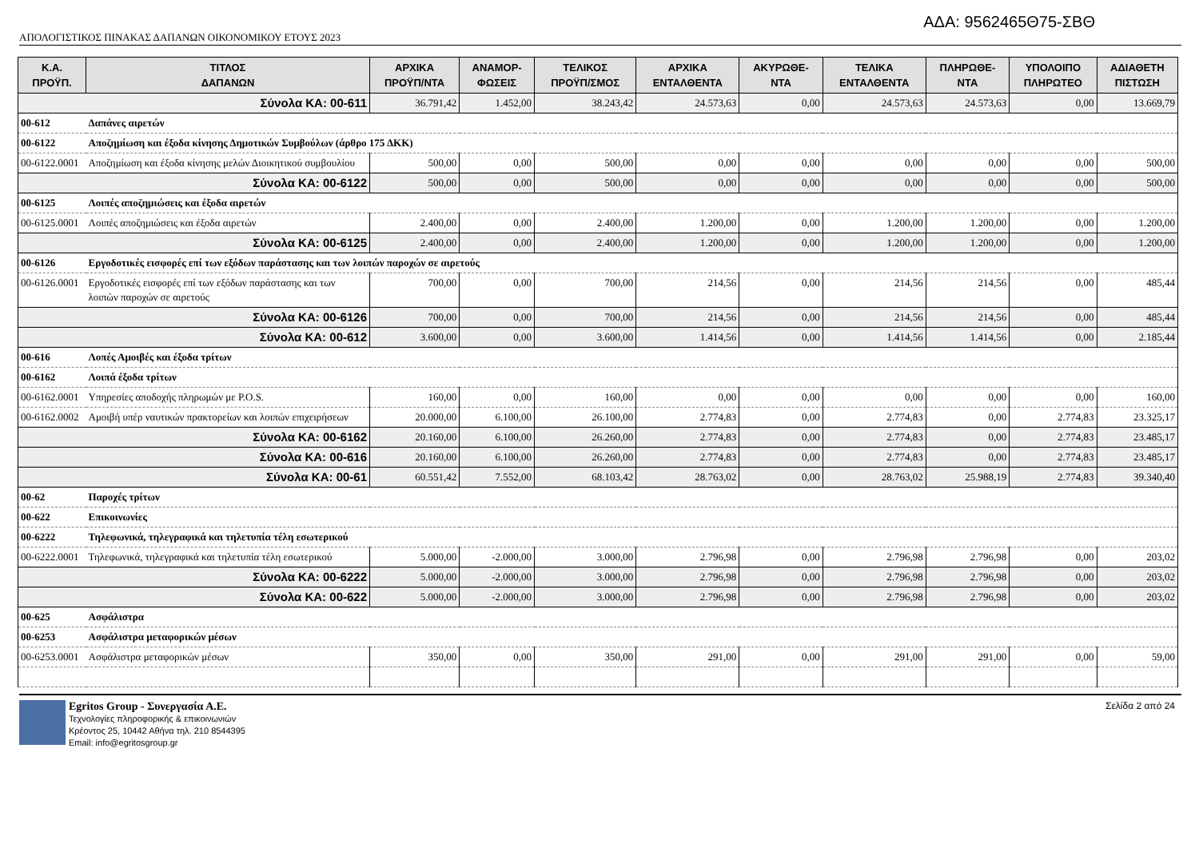ΑΔΑ: 9562465Θ75-ΣΒΘ
ΑΠΟΛΟΓΙΣΤΙΚΟΣ ΠΙΝΑΚΑΣ ΔΑΠΑΝΩΝ ΟΙΚΟΝΟΜΙΚΟΥ ΕΤΟΥΣ 2023
| Κ.Α. ΠΡΟΫΠ. | ΤΙΤΛΟΣ ΔΑΠΑΝΩΝ | ΑΡΧΙΚΑ ΠΡΟΫΠ/ΝΤΑ | ΑΝΑΜΟΡ- ΦΩΣΕΙΣ | ΤΕΛΙΚΟΣ ΠΡΟΫΠ/ΣΜΟΣ | ΑΡΧΙΚΑ ΕΝΤΑΛΘΕΝΤΑ | ΑΚΥΡΩΘΕ- ΝΤΑ | ΤΕΛΙΚΑ ΕΝΤΑΛΘΕΝΤΑ | ΠΛΗΡΩΘΕ- ΝΤΑ | ΥΠΟΛΟΙΠΟ ΠΛΗΡΩΤΕΟ | ΑΔΙΑΘΕΤΗ ΠΙΣΤΩΣΗ |
| --- | --- | --- | --- | --- | --- | --- | --- | --- | --- | --- |
| Σύνολα ΚΑ: 00-611 | | 36.791,42 | 1.452,00 | 38.243,42 | 24.573,63 | 0,00 | 24.573,63 | 24.573,63 | 0,00 | 13.669,79 |
| 00-612 | Δαπάνες αιρετών | | | | | | | | | |
| 00-6122 | Αποζημίωση και έξοδα κίνησης Δημοτικών Συμβούλων (άρθρο 175 ΔΚΚ) | | | | | | | | | |
| 00-6122.0001 | Αποζημίωση και έξοδα κίνησης μελών Διοικητικού συμβουλίου | 500,00 | 0,00 | 500,00 | 0,00 | 0,00 | 0,00 | 0,00 | 0,00 | 500,00 |
| Σύνολα ΚΑ: 00-6122 | | 500,00 | 0,00 | 500,00 | 0,00 | 0,00 | 0,00 | 0,00 | 0,00 | 500,00 |
| 00-6125 | Λοιπές αποζημιώσεις και έξοδα αιρετών | | | | | | | | | |
| 00-6125.0001 | Λοιπές αποζημιώσεις και έξοδα αιρετών | 2.400,00 | 0,00 | 2.400,00 | 1.200,00 | 0,00 | 1.200,00 | 1.200,00 | 0,00 | 1.200,00 |
| Σύνολα ΚΑ: 00-6125 | | 2.400,00 | 0,00 | 2.400,00 | 1.200,00 | 0,00 | 1.200,00 | 1.200,00 | 0,00 | 1.200,00 |
| 00-6126 | Εργοδοτικές εισφορές επί των εξόδων παράστασης και των λοιπών παροχών σε αιρετούς | | | | | | | | | |
| 00-6126.0001 | Εργοδοτικές εισφορές επί των εξόδων παράστασης και των λοιπών παροχών σε αιρετούς | 700,00 | 0,00 | 700,00 | 214,56 | 0,00 | 214,56 | 214,56 | 0,00 | 485,44 |
| Σύνολα ΚΑ: 00-6126 | | 700,00 | 0,00 | 700,00 | 214,56 | 0,00 | 214,56 | 214,56 | 0,00 | 485,44 |
| Σύνολα ΚΑ: 00-612 | | 3.600,00 | 0,00 | 3.600,00 | 1.414,56 | 0,00 | 1.414,56 | 1.414,56 | 0,00 | 2.185,44 |
| 00-616 | Λοπές Αμοιβές και έξοδα τρίτων | | | | | | | | | |
| 00-6162 | Λοιπά έξοδα τρίτων | | | | | | | | | |
| 00-6162.0001 | Υπηρεσίες αποδοχής πληρωμών με P.O.S. | 160,00 | 0,00 | 160,00 | 0,00 | 0,00 | 0,00 | 0,00 | 0,00 | 160,00 |
| 00-6162.0002 | Αμοιβή υπέρ ναυτικών πρακτορείων και λοιπών επιχειρήσεων | 20.000,00 | 6.100,00 | 26.100,00 | 2.774,83 | 0,00 | 2.774,83 | 0,00 | 2.774,83 | 23.325,17 |
| Σύνολα ΚΑ: 00-6162 | | 20.160,00 | 6.100,00 | 26.260,00 | 2.774,83 | 0,00 | 2.774,83 | 0,00 | 2.774,83 | 23.485,17 |
| Σύνολα ΚΑ: 00-616 | | 20.160,00 | 6.100,00 | 26.260,00 | 2.774,83 | 0,00 | 2.774,83 | 0,00 | 2.774,83 | 23.485,17 |
| Σύνολα ΚΑ: 00-61 | | 60.551,42 | 7.552,00 | 68.103,42 | 28.763,02 | 0,00 | 28.763,02 | 25.988,19 | 2.774,83 | 39.340,40 |
| 00-62 | Παροχές τρίτων | | | | | | | | | |
| 00-622 | Επικοινωνίες | | | | | | | | | |
| 00-6222 | Τηλεφωνικά, τηλεγραφικά και τηλετυπία τέλη εσωτερικού | | | | | | | | | |
| 00-6222.0001 | Τηλεφωνικά, τηλεγραφικά και τηλετυπία τέλη εσωτερικού | 5.000,00 | -2.000,00 | 3.000,00 | 2.796,98 | 0,00 | 2.796,98 | 2.796,98 | 0,00 | 203,02 |
| Σύνολα ΚΑ: 00-6222 | | 5.000,00 | -2.000,00 | 3.000,00 | 2.796,98 | 0,00 | 2.796,98 | 2.796,98 | 0,00 | 203,02 |
| Σύνολα ΚΑ: 00-622 | | 5.000,00 | -2.000,00 | 3.000,00 | 2.796,98 | 0,00 | 2.796,98 | 2.796,98 | 0,00 | 203,02 |
| 00-625 | Ασφάλιστρα | | | | | | | | | |
| 00-6253 | Ασφάλιστρα μεταφορικών μέσων | | | | | | | | | |
| 00-6253.0001 | Ασφάλιστρα μεταφορικών μέσων | 350,00 | 0,00 | 350,00 | 291,00 | 0,00 | 291,00 | 291,00 | 0,00 | 59,00 |
Egritos Group - Συνεργασία Α.Ε.
Τεχνολογίες πληροφορικής & επικοινωνιών
Κρέοντος 25, 10442 Αθήνα τηλ. 210 8544395
Email: info@egritosgroup.gr
Σελίδα 2 από 24